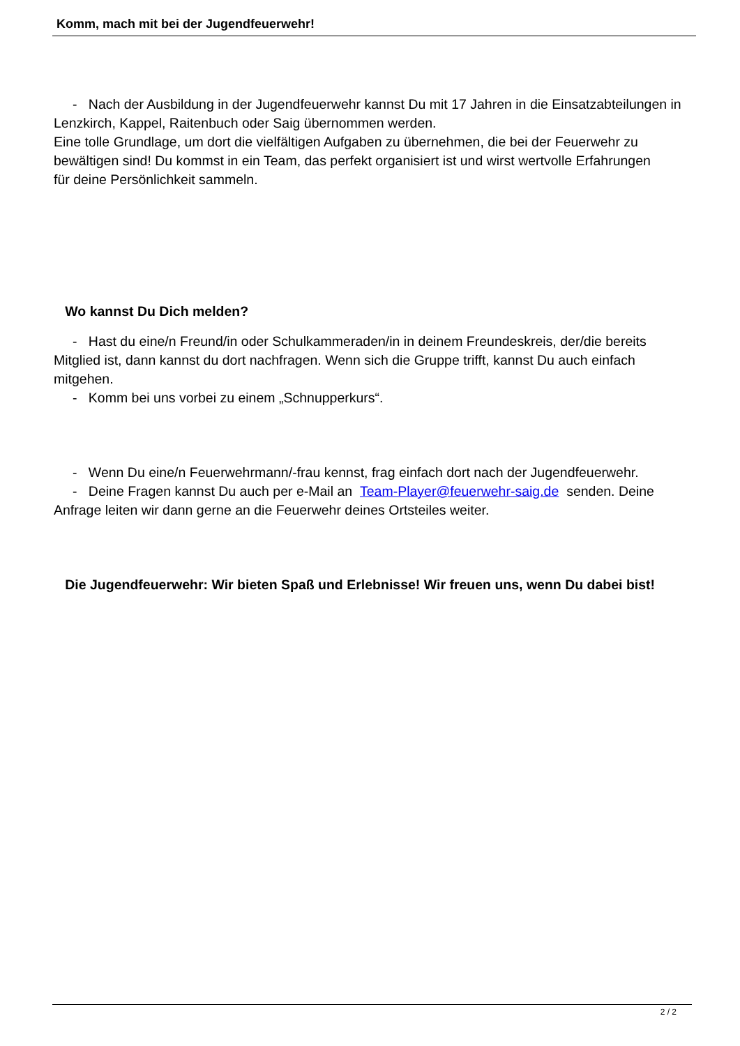Komm, mach mit bei der Jugendfeuerwehr!
- Nach der Ausbildung in der Jugendfeuerwehr kannst Du mit 17 Jahren in die Einsatzabteilungen in Lenzkirch, Kappel, Raitenbuch oder Saig übernommen werden.
Eine tolle Grundlage, um dort die vielfältigen Aufgaben zu übernehmen, die bei der Feuerwehr zu bewältigen sind! Du kommst in ein Team, das perfekt organisiert ist und wirst wertvolle Erfahrungen
für deine Persönlichkeit sammeln.
Wo kannst Du Dich melden?
- Hast du eine/n Freund/in oder Schulkammeraden/in in deinem Freundeskreis, der/die bereits Mitglied ist, dann kannst du dort nachfragen. Wenn sich die Gruppe trifft, kannst Du auch einfach mitgehen.
- Komm bei uns vorbei zu einem „Schnupperkurs“.
- Wenn Du eine/n Feuerwehrmann/-frau kennst, frag einfach dort nach der Jugendfeuerwehr.
- Deine Fragen kannst Du auch per e-Mail an Team-Player@feuerwehr-saig.de senden. Deine Anfrage leiten wir dann gerne an die Feuerwehr deines Ortsteiles weiter.
Die Jugendfeuerwehr: Wir bieten Spaß und Erlebnisse! Wir freuen uns, wenn Du dabei bist!
2 / 2